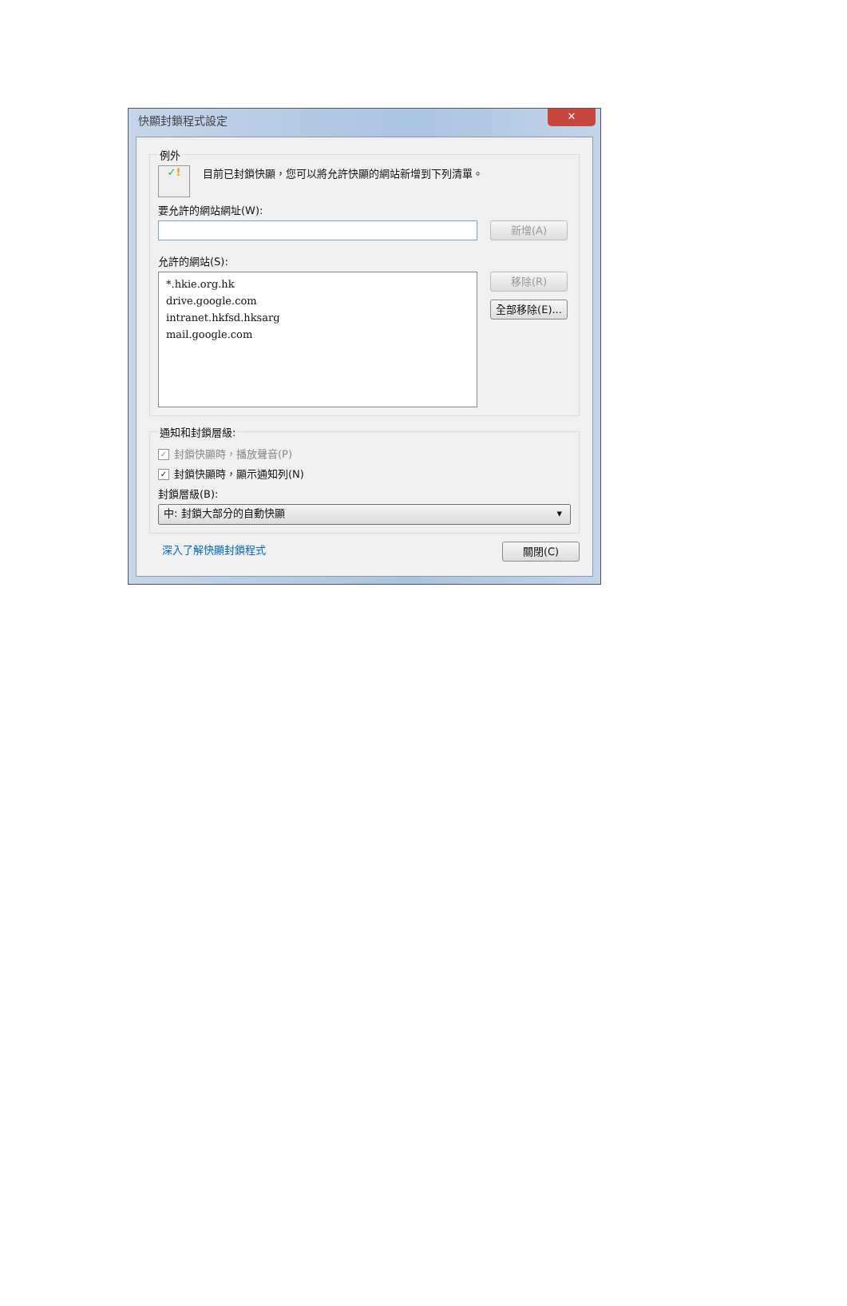快顯封鎖程式設定
✕
例外
✓! 目前已封鎖快顯，您可以將允許快顯的網站新增到下列清單。
要允許的網站網址(W):
新增(A)
允許的網站(S):
*.hkie.org.hk
drive.google.com
intranet.hkfsd.hksarg
mail.google.com
移除(R)
全部移除(E)...
通知和封鎖層級:
✓ 封鎖快顯時，播放聲音(P)
✓ 封鎖快顯時，顯示通知列(N)
封鎖層級(B):
中: 封鎖大部分的自動快顯 ▾
深入了解快顯封鎖程式
關閉(C)